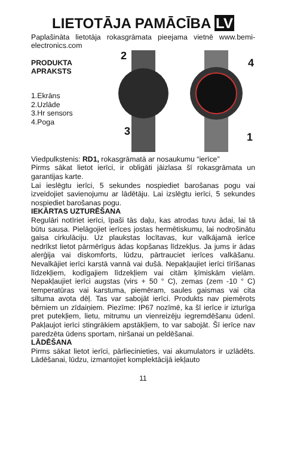LIETOTĀJA PAMĀCĪBA LV
Paplašināta lietotāja rokasgrāmata pieejama vietnē www.bemi-electronics.com
PRODUKTA APRAKSTS
1.Ekrāns
2.Uzlāde
3.Hr sensors
4.Poga
2
4
3 1
Viedpulkstenis: RD1, rokasgrāmatā ar nosaukumu “ierīce”
Pirms sākat lietot ierīci, ir obligāti jāizlasa šī rokasgrāmata un garantijas karte.
Lai ieslēgtu ierīci, 5 sekundes nospiediet barošanas pogu vai izveidojiet savienojumu ar lādētāju. Lai izslēgtu ierīci, 5 sekundes nospiediet barošanas pogu.
IEKĀRTAS UZTURĒŠANA
Regulāri notīriet ierīci, īpaši tās daļu, kas atrodas tuvu ādai, lai tā būtu sausa. Pielāgojiet ierīces jostas hermētiskumu, lai nodrošinātu gaisa cirkulāciju. Uz plaukstas locītavas, kur valkājamā ierīce nedrīkst lietot pārmērīgus ādas kopšanas līdzekļus. Ja jums ir ādas alerģija vai diskomforts, lūdzu, pārtrauciet ierīces valkāšanu. Nevalkājiet ierīci karstā vannā vai dušā. Nepakļaujiet ierīci tīrīšanas līdzekļiem, kodīgajiem līdzekļiem vai citām ķīmiskām vielām. Nepakļaujiet ierīci augstas (virs + 50 ° C), zemas (zem -10 ° C) temperatūras vai karstuma, piemēram, saules gaismas vai cita siltuma avota dēļ. Tas var sabojāt ierīci. Produkts nav piemērots bērniem un zīdaiņiem. Piezīme: IP67 nozīmē, ka šī ierīce ir izturīga pret putekļiem, lietu, mitrumu un vienreizēju iegremdēšanu ūdenī. Pakļaujot ierīci stingrākiem apstākļiem, to var sabojāt. Šī ierīce nav paredzēta ūdens sportam, niršanai un peldēšanai.
LĀDĒŠANA
Pirms sākat lietot ierīci, pārliecinieties, vai akumulators ir uzlādēts. Lādēšanai, lūdzu, izmantojiet komplektācijā iekļauto
11